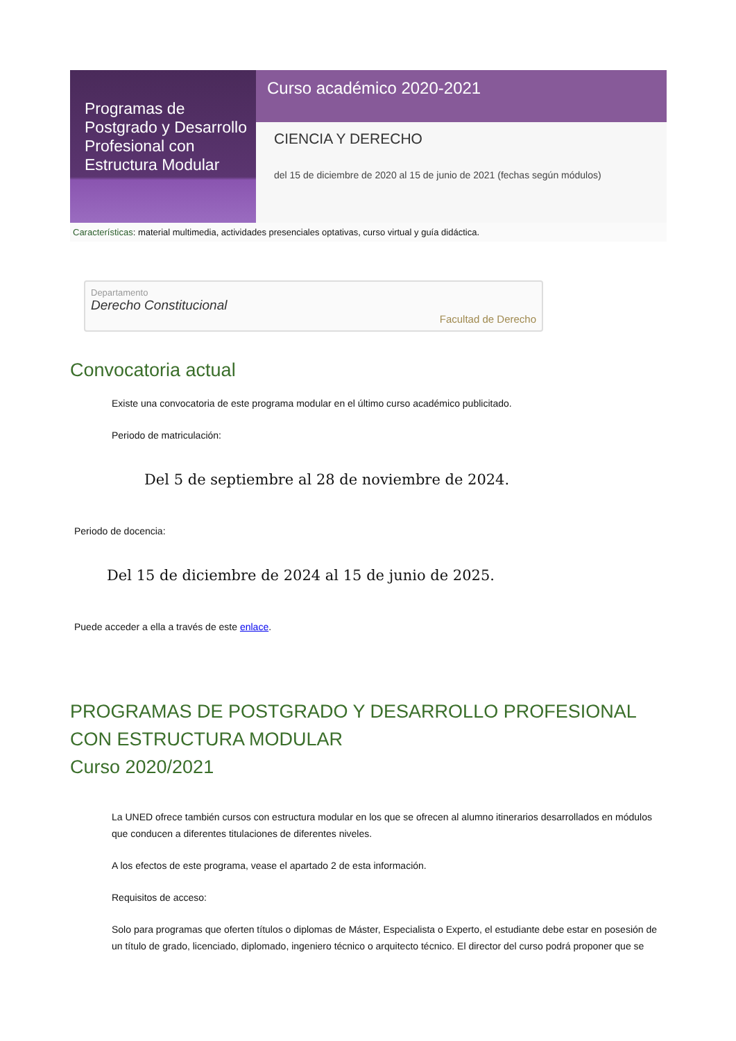Programas de Postgrado y Desarrollo Profesional con Estructura Modular
Curso académico 2020-2021
CIENCIA Y DERECHO
del 15 de diciembre de 2020 al 15 de junio de 2021 (fechas según módulos)
Características: material multimedia, actividades presenciales optativas, curso virtual y guía didáctica.
Departamento
Derecho Constitucional
Facultad de Derecho
Convocatoria actual
Existe una convocatoria de este programa modular en el último curso académico publicitado.
Periodo de matriculación:
Del 5 de septiembre al 28 de noviembre de 2024.
Periodo de docencia:
Del 15 de diciembre de 2024 al 15 de junio de 2025.
Puede acceder a ella a través de este enlace.
PROGRAMAS DE POSTGRADO Y DESARROLLO PROFESIONAL CON ESTRUCTURA MODULAR
Curso 2020/2021
La UNED ofrece también cursos con estructura modular en los que se ofrecen al alumno itinerarios desarrollados en módulos que conducen a diferentes titulaciones de diferentes niveles.
A los efectos de este programa, vease el apartado 2 de esta información.
Requisitos de acceso:
Solo para programas que oferten títulos o diplomas de Máster, Especialista o Experto, el estudiante debe estar en posesión de un título de grado, licenciado, diplomado, ingeniero técnico o arquitecto técnico. El director del curso podrá proponer que se